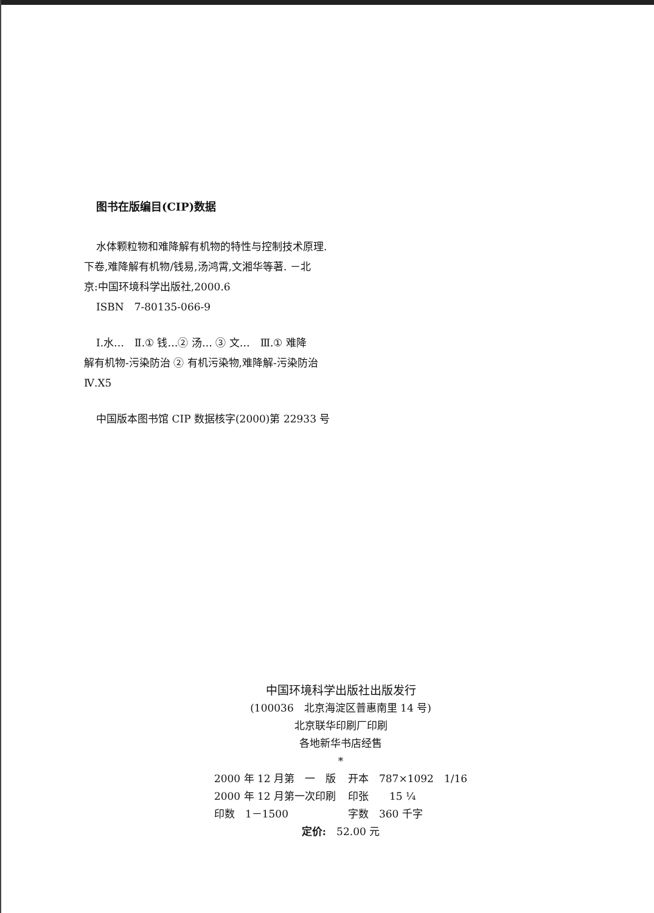图书在版编目(CIP)数据
水体颗粒物和难降解有机物的特性与控制技术原理.
下卷,难降解有机物/钱易,汤鸿霄,文湘华等著. －北
京:中国环境科学出版社,2000.6
ISBN　7-80135-066-9
Ⅰ.水…　Ⅱ.① 钱…② 汤… ③ 文…　Ⅲ.① 难降
解有机物-污染防治 ② 有机污染物,难降解-污染防治
Ⅳ.X5
中国版本图书馆 CIP 数据核字(2000)第 22933 号
中国环境科学出版社出版发行
(100036　北京海淀区普惠南里 14 号)
北京联华印刷厂印刷
各地新华书店经售
*
| 2000 年 12 月第 一 版 | 开本 787×1092 1/16 |
| 2000 年 12 月第一次印刷 | 印张 15 ¼ |
| 印数 1－1500 | 字数 360 千字 |
定价:　52.00 元